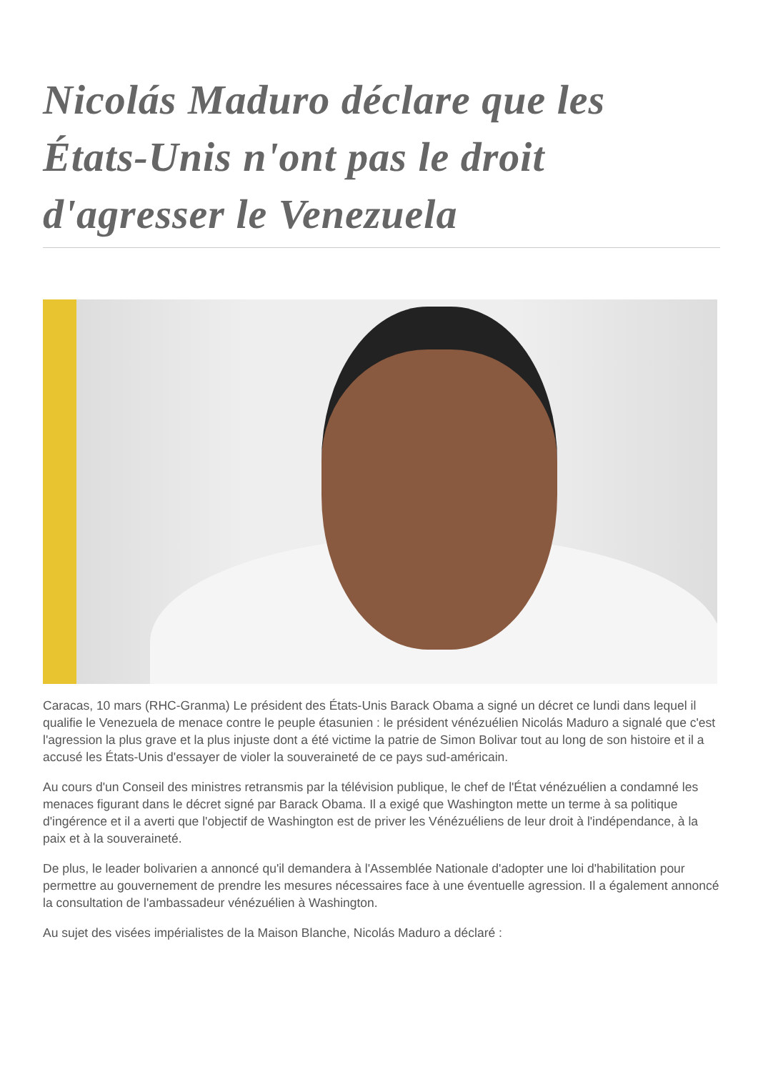Nicolás Maduro déclare que les États-Unis n'ont pas le droit d'agresser le Venezuela
Caracas, 10 mars (RHC-Granma) Le président des États-Unis Barack Obama a signé un décret ce lundi dans lequel il qualifie le Venezuela de menace contre le peuple étasunien : le président vénézuélien Nicolás Maduro a signalé que c'est l'agression la plus grave et la plus injuste dont a été victime la patrie de Simon Bolivar tout au long de son histoire et il a accusé les États-Unis d'essayer de violer la souveraineté de ce pays sud-américain.
Au cours d'un Conseil des ministres retransmis par la télévision publique, le chef de l'État vénézuélien a condamné les menaces figurant dans le décret signé par Barack Obama. Il a exigé que Washington mette un terme à sa politique d'ingérence et il a averti que l'objectif de Washington est de priver les Vénézuéliens de leur droit à l'indépendance, à la paix et à la souveraineté.
De plus, le leader bolivarien a annoncé qu'il demandera à l'Assemblée Nationale d'adopter une loi d'habilitation pour permettre au gouvernement de prendre les mesures nécessaires face à une éventuelle agression. Il a également annoncé la consultation de l'ambassadeur vénézuélien à Washington.
Au sujet des visées impérialistes de la Maison Blanche, Nicolás Maduro a déclaré :